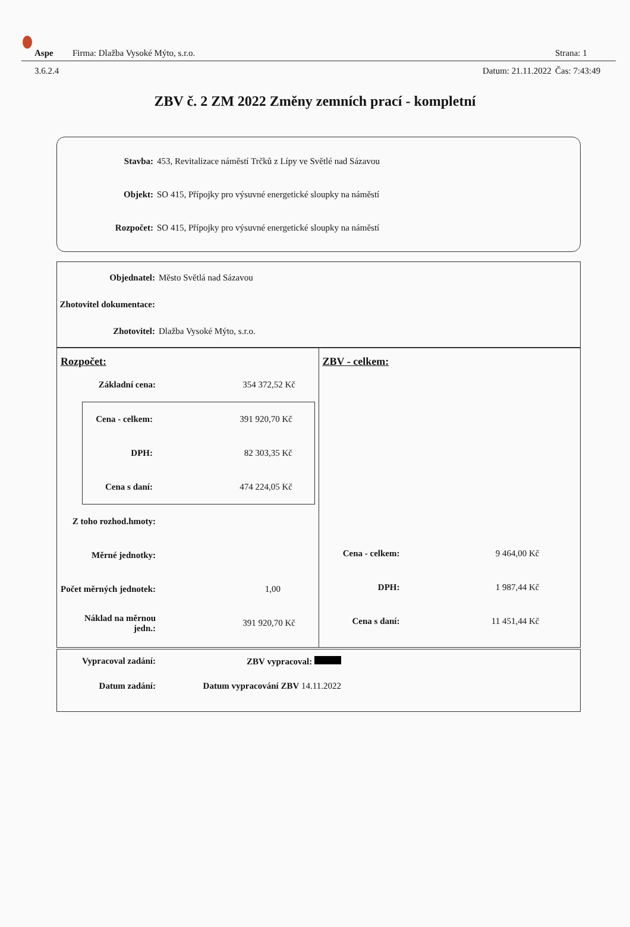Aspe Firma: Dlažba Vysoké Mýto, s.r.o. Strana: 1
3.6.2.4 Datum: 21.11.2022 Čas: 7:43:49
ZBV č. 2 ZM 2022 Změny zemních prací - kompletní
Stavba:
453, Revitalizace náměstí Trčků z Lípy ve Světlé nad Sázavou
Objekt:
SO 415, Přípojky pro výsuvné energetické sloupky na náměstí
Rozpočet:
SO 415, Přípojky pro výsuvné energetické sloupky na náměstí
Objednatel: Město Světlá nad Sázavou
Zhotovitel dokumentace:
Zhotovitel: Dlažba Vysoké Mýto, s.r.o.
| Rozpočet: Základní cena: 354 372,52 Kč Cena - celkem: 391 920,70 Kč DPH: 82 303,35 Kč Cena s daní: 474 224,05 Kč Z toho rozhod.hmoty: Měrné jednotky: Počet měrných jednotek: 1,00 Náklad na měrnou jedn.: 391 920,70 Kč | ZBV - celkem: Cena - celkem: 9 464,00 Kč DPH: 1 987,44 Kč Cena s daní: 11 451,44 Kč |
| Vypracoval zadání: | ZBV vypracoval: | |
| Datum zadání: | Datum vypracování ZBV 14.11.2022 | |